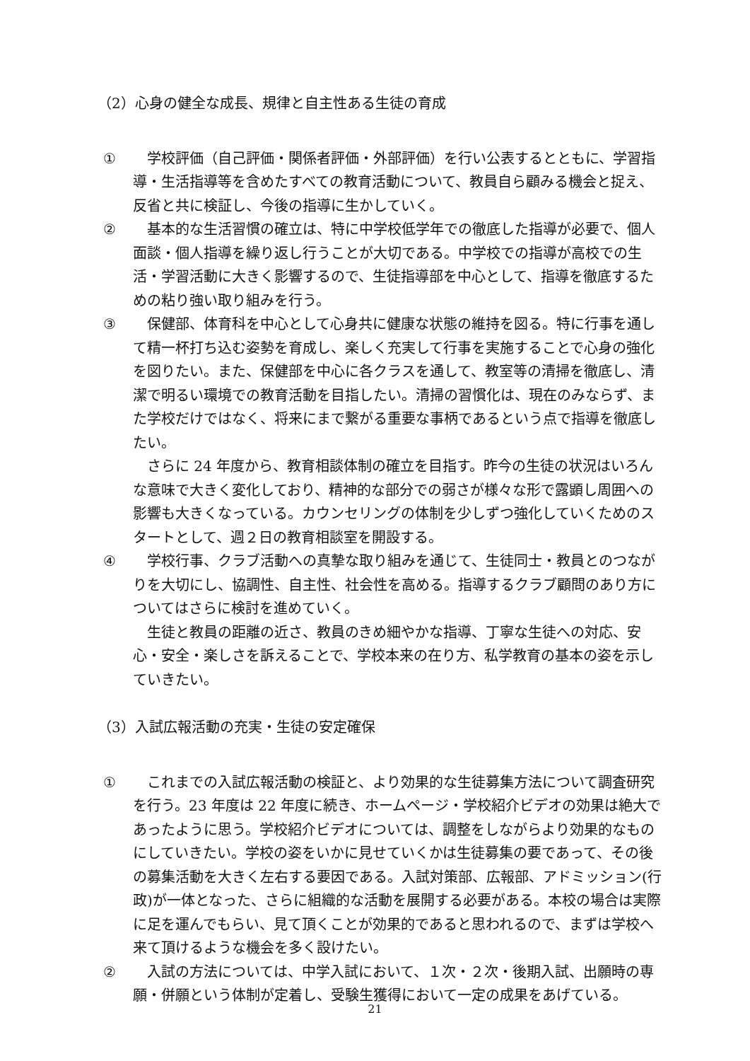（2）心身の健全な成長、規律と自主性ある生徒の育成
①　学校評価（自己評価・関係者評価・外部評価）を行い公表するとともに、学習指導・生活指導等を含めたすべての教育活動について、教員自ら顧みる機会と捉え、反省と共に検証し、今後の指導に生かしていく。
②　基本的な生活習慣の確立は、特に中学校低学年での徹底した指導が必要で、個人面談・個人指導を繰り返し行うことが大切である。中学校での指導が高校での生活・学習活動に大きく影響するので、生徒指導部を中心として、指導を徹底するための粘り強い取り組みを行う。
③　保健部、体育科を中心として心身共に健康な状態の維持を図る。特に行事を通して精一杯打ち込む姿勢を育成し、楽しく充実して行事を実施することで心身の強化を図りたい。また、保健部を中心に各クラスを通して、教室等の清掃を徹底し、清潔で明るい環境での教育活動を目指したい。清掃の習慣化は、現在のみならず、また学校だけではなく、将来にまで繋がる重要な事柄であるという点で指導を徹底したい。
　さらに 24 年度から、教育相談体制の確立を目指す。昨今の生徒の状況はいろんな意味で大きく変化しており、精神的な部分での弱さが様々な形で露顕し周囲への影響も大きくなっている。カウンセリングの体制を少しずつ強化していくためのスタートとして、週２日の教育相談室を開設する。
④　学校行事、クラブ活動への真摯な取り組みを通じて、生徒同士・教員とのつながりを大切にし、協調性、自主性、社会性を高める。指導するクラブ顧問のあり方についてはさらに検討を進めていく。
　生徒と教員の距離の近さ、教員のきめ細やかな指導、丁寧な生徒への対応、安心・安全・楽しさを訴えることで、学校本来の在り方、私学教育の基本の姿を示していきたい。
（3）入試広報活動の充実・生徒の安定確保
①　これまでの入試広報活動の検証と、より効果的な生徒募集方法について調査研究を行う。23 年度は 22 年度に続き、ホームページ・学校紹介ビデオの効果は絶大であったように思う。学校紹介ビデオについては、調整をしながらより効果的なものにしていきたい。学校の姿をいかに見せていくかは生徒募集の要であって、その後の募集活動を大きく左右する要因である。入試対策部、広報部、アドミッション(行政)が一体となった、さらに組織的な活動を展開する必要がある。本校の場合は実際に足を運んでもらい、見て頂くことが効果的であると思われるので、まずは学校へ来て頂けるような機会を多く設けたい。
②　入試の方法については、中学入試において、１次・２次・後期入試、出願時の専願・併願という体制が定着し、受験生獲得において一定の成果をあげている。
21